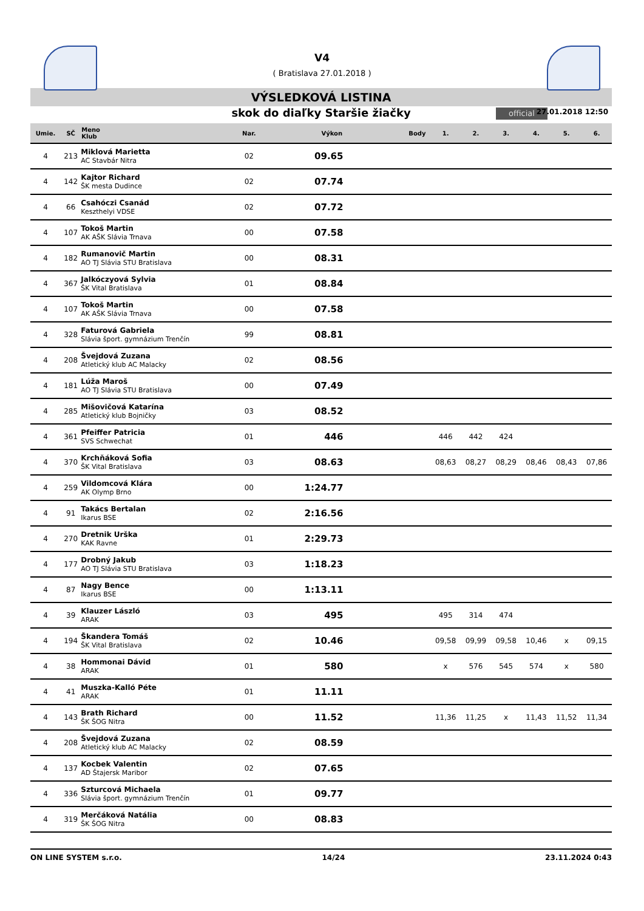V4
( Bratislava 27.01.2018 )
VÝSLEDKOVÁ LISTINA
skok do diaľky Staršie žiačky official 27.01.2018 12:50
| Umie. | SČ | Meno Klub | Nar. | Výkon | Body | 1. | 2. | 3. | 4. | 5. | 6. |
| --- | --- | --- | --- | --- | --- | --- | --- | --- | --- | --- | --- |
| 4 | 213 | Miklová Marietta AC Stavbár Nitra | 02 | 09.65 | | | | | | | |
| 4 | 142 | Kajtor Richard ŠK mesta Dudince | 02 | 07.74 | | | | | | | |
| 4 | 66 | Csahóczi Csanád Keszthelyi VDSE | 02 | 07.72 | | | | | | | |
| 4 | 107 | Tokoš Martin AK AŠK Slávia Trnava | 00 | 07.58 | | | | | | | |
| 4 | 182 | Rumanovič Martin AO TJ Slávia STU Bratislava | 00 | 08.31 | | | | | | | |
| 4 | 367 | Jalkóczyová Sylvia ŠK Vital Bratislava | 01 | 08.84 | | | | | | | |
| 4 | 107 | Tokoš Martin AK AŠK Slávia Trnava | 00 | 07.58 | | | | | | | |
| 4 | 328 | Faturová Gabriela Slávia šport. gymnázium Trenčín | 99 | 08.81 | | | | | | | |
| 4 | 208 | Švejdová Zuzana Atletický klub AC Malacky | 02 | 08.56 | | | | | | | |
| 4 | 181 | Lúža Maroš AO TJ Slávia STU Bratislava | 00 | 07.49 | | | | | | | |
| 4 | 285 | Mišovičová Katarína Atletický klub Bojničky | 03 | 08.52 | | | | | | | |
| 4 | 361 | Pfeiffer Patricia SVS Schwechat | 01 | 446 | | 446 | 442 | 424 | | | |
| 4 | 370 | Krchňáková Sofia ŠK Vital Bratislava | 03 | 08.63 | | 08,63 | 08,27 | 08,29 | 08,46 | 08,43 | 07,86 |
| 4 | 259 | Vildomcová Klára AK Olymp Brno | 00 | 1:24.77 | | | | | | | |
| 4 | 91 | Takács Bertalan Ikarus BSE | 02 | 2:16.56 | | | | | | | |
| 4 | 270 | Dretnik Urška KAK Ravne | 01 | 2:29.73 | | | | | | | |
| 4 | 177 | Drobný Jakub AO TJ Slávia STU Bratislava | 03 | 1:18.23 | | | | | | | |
| 4 | 87 | Nagy Bence Ikarus BSE | 00 | 1:13.11 | | | | | | | |
| 4 | 39 | Klauzer László ARAK | 03 | 495 | | 495 | 314 | 474 | | | |
| 4 | 194 | Škandera Tomáš ŠK Vital Bratislava | 02 | 10.46 | | 09,58 | 09,99 | 09,58 | 10,46 | x | 09,15 |
| 4 | 38 | Hommonai Dávid ARAK | 01 | 580 | | x | 576 | 545 | 574 | x | 580 |
| 4 | 41 | Muszka-Kalló Péte ARAK | 01 | 11.11 | | | | | | | |
| 4 | 143 | Brath Richard ŠK ŠOG Nitra | 00 | 11.52 | | 11,36 | 11,25 | x | 11,43 | 11,52 | 11,34 |
| 4 | 208 | Švejdová Zuzana Atletický klub AC Malacky | 02 | 08.59 | | | | | | | |
| 4 | 137 | Kocbek Valentin AD Štajersk Maribor | 02 | 07.65 | | | | | | | |
| 4 | 336 | Szturcová Michaela Slávia šport. gymnázium Trenčín | 01 | 09.77 | | | | | | | |
| 4 | 319 | Merčáková Natália ŠK ŠOG Nitra | 00 | 08.83 | | | | | | | |
ON LINE SYSTEM s.r.o. 14/24 23.11.2024 0:43